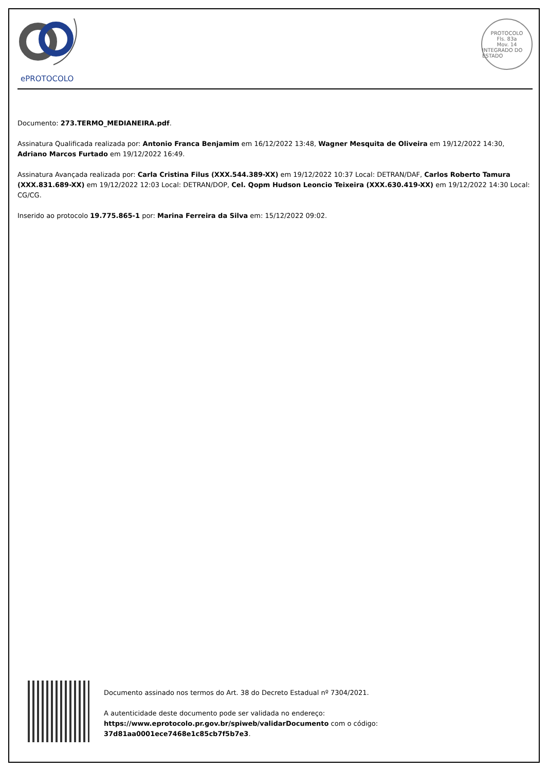ePROTOCOLO
PROTOCOLO
Fls. 83a
Mov. 14
INTEGRADO DO ESTADO
Documento: 273.TERMO_MEDIANEIRA.pdf.
Assinatura Qualificada realizada por: Antonio Franca Benjamim em 16/12/2022 13:48, Wagner Mesquita de Oliveira em 19/12/2022 14:30, Adriano Marcos Furtado em 19/12/2022 16:49.
Assinatura Avançada realizada por: Carla Cristina Filus (XXX.544.389-XX) em 19/12/2022 10:37 Local: DETRAN/DAF, Carlos Roberto Tamura (XXX.831.689-XX) em 19/12/2022 12:03 Local: DETRAN/DOP, Cel. Qopm Hudson Leoncio Teixeira (XXX.630.419-XX) em 19/12/2022 14:30 Local: CG/CG.
Inserido ao protocolo 19.775.865-1 por: Marina Ferreira da Silva em: 15/12/2022 09:02.
Documento assinado nos termos do Art. 38 do Decreto Estadual nº 7304/2021.
A autenticidade deste documento pode ser validada no endereço:
https://www.eprotocolo.pr.gov.br/spiweb/validarDocumento com o código:
37d81aa0001ece7468e1c85cb7f5b7e3.